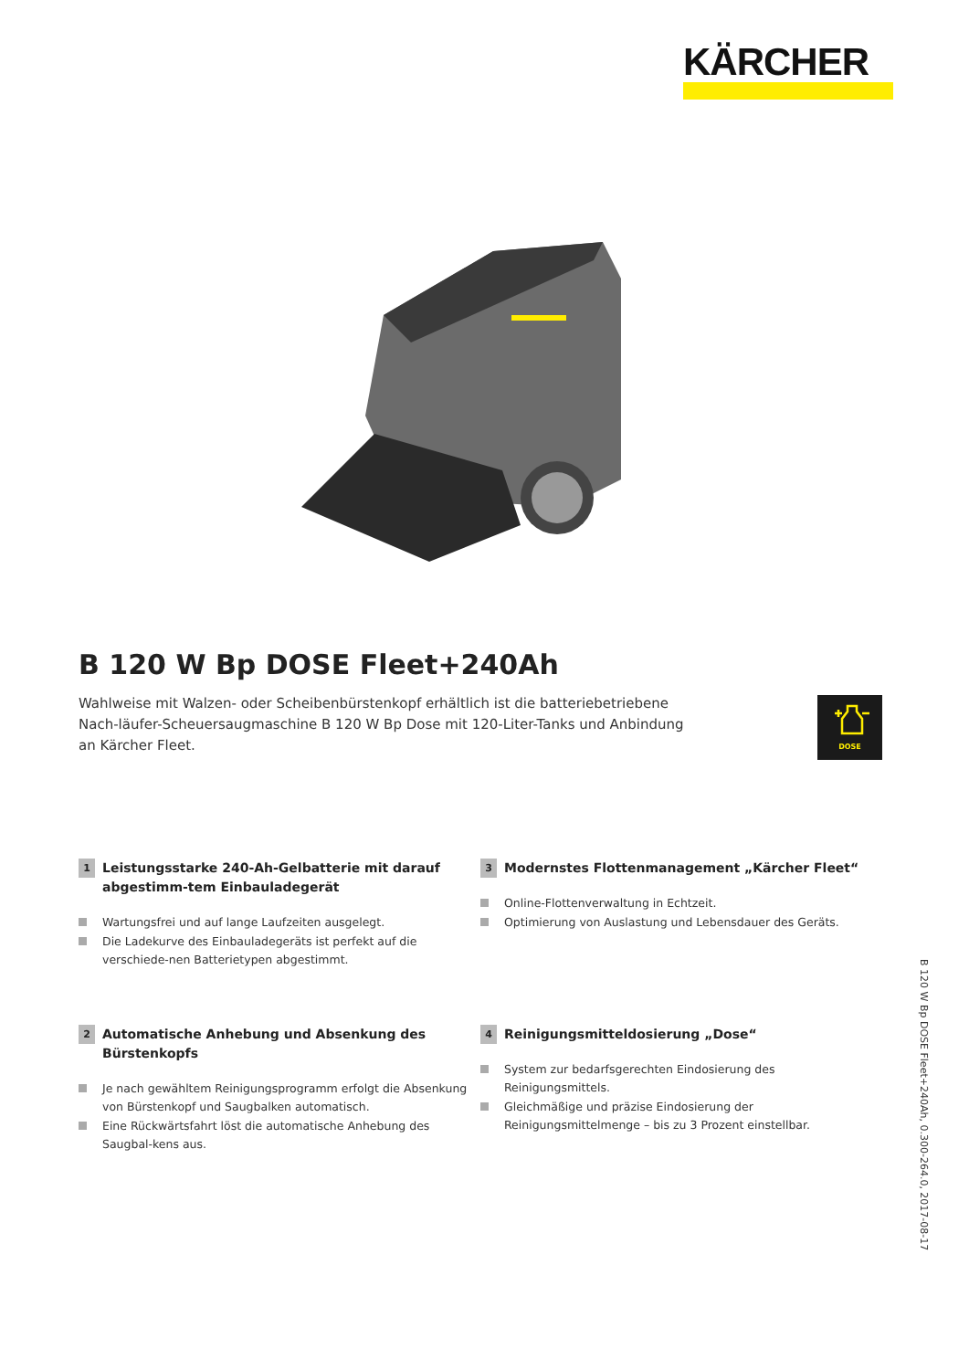KÄRCHER
B 120 W Bp DOSE Fleet+240Ah
Wahlweise mit Walzen- oder Scheibenbürstenkopf erhältlich ist die batteriebetriebene Nach-läufer-Scheuersaugmaschine B 120 W Bp Dose mit 120-Liter-Tanks und Anbindung an Kärcher Fleet.
DOSE
1 Leistungsstarke 240-Ah-Gelbatterie mit darauf abgestimm-tem Einbauladegerät
Wartungsfrei und auf lange Laufzeiten ausgelegt.
Die Ladekurve des Einbauladegeräts ist perfekt auf die verschiede-nen Batterietypen abgestimmt.
3 Modernstes Flottenmanagement „Kärcher Fleet“
Online-Flottenverwaltung in Echtzeit.
Optimierung von Auslastung und Lebensdauer des Geräts.
2 Automatische Anhebung und Absenkung des Bürstenkopfs
Je nach gewähltem Reinigungsprogramm erfolgt die Absenkung von Bürstenkopf und Saugbalken automatisch.
Eine Rückwärtsfahrt löst die automatische Anhebung des Saugbal-kens aus.
4 Reinigungsmitteldosierung „Dose“
System zur bedarfsgerechten Eindosierung des Reinigungsmittels.
Gleichmäßige und präzise Eindosierung der Reinigungsmittelmenge – bis zu 3 Prozent einstellbar.
B 120 W Bp DOSE Fleet+240Ah, 0.300-264.0, 2017-08-17